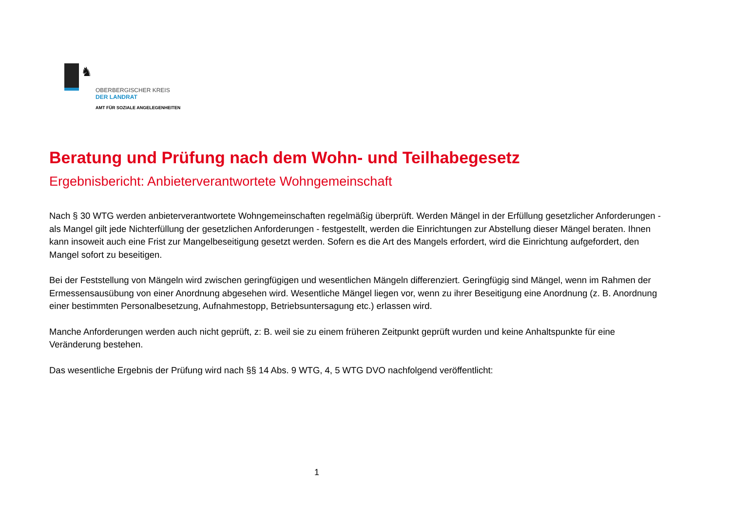♞
OBERBERGISCHER KREIS
DER LANDRAT
AMT FÜR SOZIALE ANGELEGENHEITEN
Beratung und Prüfung nach dem Wohn- und Teilhabegesetz
Ergebnisbericht: Anbieterverantwortete Wohngemeinschaft
Nach § 30 WTG werden anbieterverantwortete Wohngemeinschaften regelmäßig überprüft. Werden Mängel in der Erfüllung gesetzlicher Anforderungen - als Mangel gilt jede Nichterfüllung der gesetzlichen Anforderungen - festgestellt, werden die Einrichtungen zur Abstellung dieser Mängel beraten. Ihnen kann insoweit auch eine Frist zur Mangelbeseitigung gesetzt werden. Sofern es die Art des Mangels erfordert, wird die Einrichtung aufgefordert, den Mangel sofort zu beseitigen.
Bei der Feststellung von Mängeln wird zwischen geringfügigen und wesentlichen Mängeln differenziert. Geringfügig sind Mängel, wenn im Rahmen der Ermessensausübung von einer Anordnung abgesehen wird. Wesentliche Mängel liegen vor, wenn zu ihrer Beseitigung eine Anordnung (z. B. Anordnung einer bestimmten Personalbesetzung, Aufnahmestopp, Betriebsuntersagung etc.) erlassen wird.
Manche Anforderungen werden auch nicht geprüft, z: B. weil sie zu einem früheren Zeitpunkt geprüft wurden und keine Anhaltspunkte für eine Veränderung bestehen.
Das wesentliche Ergebnis der Prüfung wird nach §§ 14 Abs. 9 WTG, 4, 5 WTG DVO nachfolgend veröffentlicht:
1